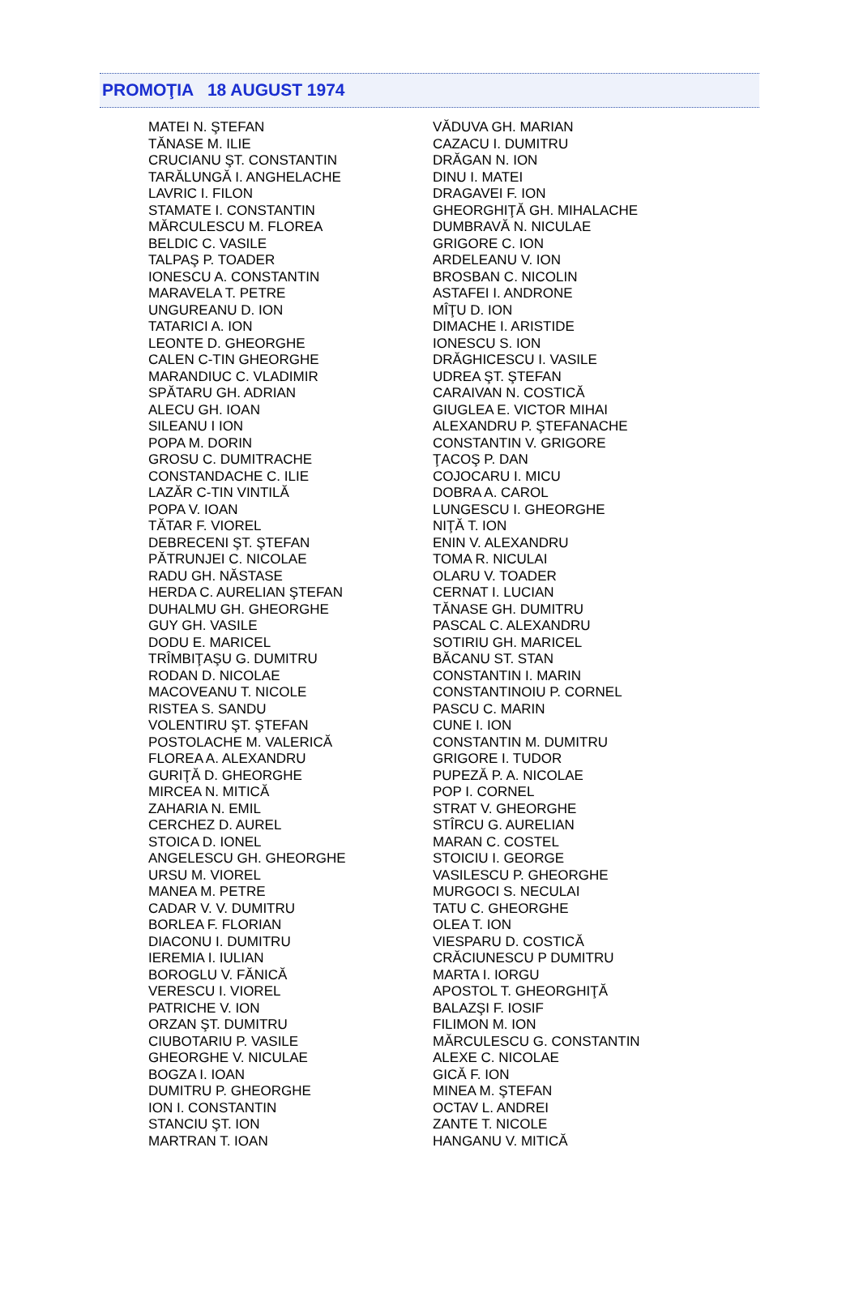PROMOŢIA 18 AUGUST 1974
MATEI N. ŞTEFAN
TĂNASE M. ILIE
CRUCIANU ŞT. CONSTANTIN
TARĂLUNGĂ I. ANGHELACHE
LAVRIC I. FILON
STAMATE I. CONSTANTIN
MĂRCULESCU M. FLOREA
BELDIC C. VASILE
TALPAŞ P. TOADER
IONESCU A. CONSTANTIN
MARAVELA T. PETRE
UNGUREANU D. ION
TATARICI A. ION
LEONTE D. GHEORGHE
CALEN C-TIN GHEORGHE
MARANDIUC C. VLADIMIR
SPĂTARU GH. ADRIAN
ALECU GH. IOAN
SILEANU I ION
POPA M. DORIN
GROSU C. DUMITRACHE
CONSTANDACHE C. ILIE
LAZĂR C-TIN VINTILĂ
POPA V. IOAN
TĂTAR F. VIOREL
DEBRECENI ŞT. ŞTEFAN
PĂTRUNJEI C. NICOLAE
RADU GH. NĂSTASE
HERDA C. AURELIAN ŞTEFAN
DUHALMU GH. GHEORGHE
GUY GH. VASILE
DODU E. MARICEL
TRÎMBIŢAŞU G. DUMITRU
RODAN D. NICOLAE
MACOVEANU T. NICOLE
RISTEA S. SANDU
VOLENTIRU ŞT. ŞTEFAN
POSTOLACHE M. VALERICĂ
FLOREA A. ALEXANDRU
GURIŢĂ D. GHEORGHE
MIRCEA N. MITICĂ
ZAHARIA N. EMIL
CERCHEZ D. AUREL
STOICA D. IONEL
ANGELESCU GH. GHEORGHE
URSU M. VIOREL
MANEA M. PETRE
CADAR V. V. DUMITRU
BORLEA F. FLORIAN
DIACONU I. DUMITRU
IEREMIA I. IULIAN
BOROGLU V. FĂNICĂ
VERESCU I. VIOREL
PATRICHE V. ION
ORZAN ŞT. DUMITRU
CIUBOTARIU P. VASILE
GHEORGHE V. NICULAE
BOGZA I. IOAN
DUMITRU P. GHEORGHE
ION I. CONSTANTIN
STANCIU ŞT. ION
MARTRAN T. IOAN
VĂDUVA GH. MARIAN
CAZACU I. DUMITRU
DRĂGAN N. ION
DINU I. MATEI
DRAGAVEI F. ION
GHEORGHIŢĂ GH. MIHALACHE
DUMBRAVĂ N. NICULAE
GRIGORE C. ION
ARDELEANU V. ION
BROSBAN C. NICOLIN
ASTAFEI I. ANDRONE
MÎŢU D. ION
DIMACHE I. ARISTIDE
IONESCU S. ION
DRĂGHICESCU I. VASILE
UDREA ŞT. ŞTEFAN
CARAIVAN N. COSTICĂ
GIUGLEA E. VICTOR MIHAI
ALEXANDRU P. ŞTEFANACHE
CONSTANTIN V. GRIGORE
ŢACOŞ P. DAN
COJOCARU I. MICU
DOBRA A. CAROL
LUNGESCU I. GHEORGHE
NIŢĂ T. ION
ENIN V. ALEXANDRU
TOMA R. NICULAI
OLARU V. TOADER
CERNAT I. LUCIAN
TĂNASE GH. DUMITRU
PASCAL C. ALEXANDRU
SOTIRIU GH. MARICEL
BĂCANU ST. STAN
CONSTANTIN I. MARIN
CONSTANTINOIU P. CORNEL
PASCU C. MARIN
CUNE I. ION
CONSTANTIN M. DUMITRU
GRIGORE I. TUDOR
PUPEZĂ P. A. NICOLAE
POP I. CORNEL
STRAT V. GHEORGHE
STÎRCU G. AURELIAN
MARAN C. COSTEL
STOICIU I. GEORGE
VASILESCU P. GHEORGHE
MURGOCI S. NECULAI
TATU C. GHEORGHE
OLEA T. ION
VIESPARU D. COSTICĂ
CRĂCIUNESCU P DUMITRU
MARTA I. IORGU
APOSTOL T. GHEORGHIŢĂ
BALAZŞI F. IOSIF
FILIMON M. ION
MĂRCULESCU G. CONSTANTIN
ALEXE C. NICOLAE
GICĂ F. ION
MINEA M. ŞTEFAN
OCTAV L. ANDREI
ZANTE T. NICOLE
HANGANU V. MITICĂ